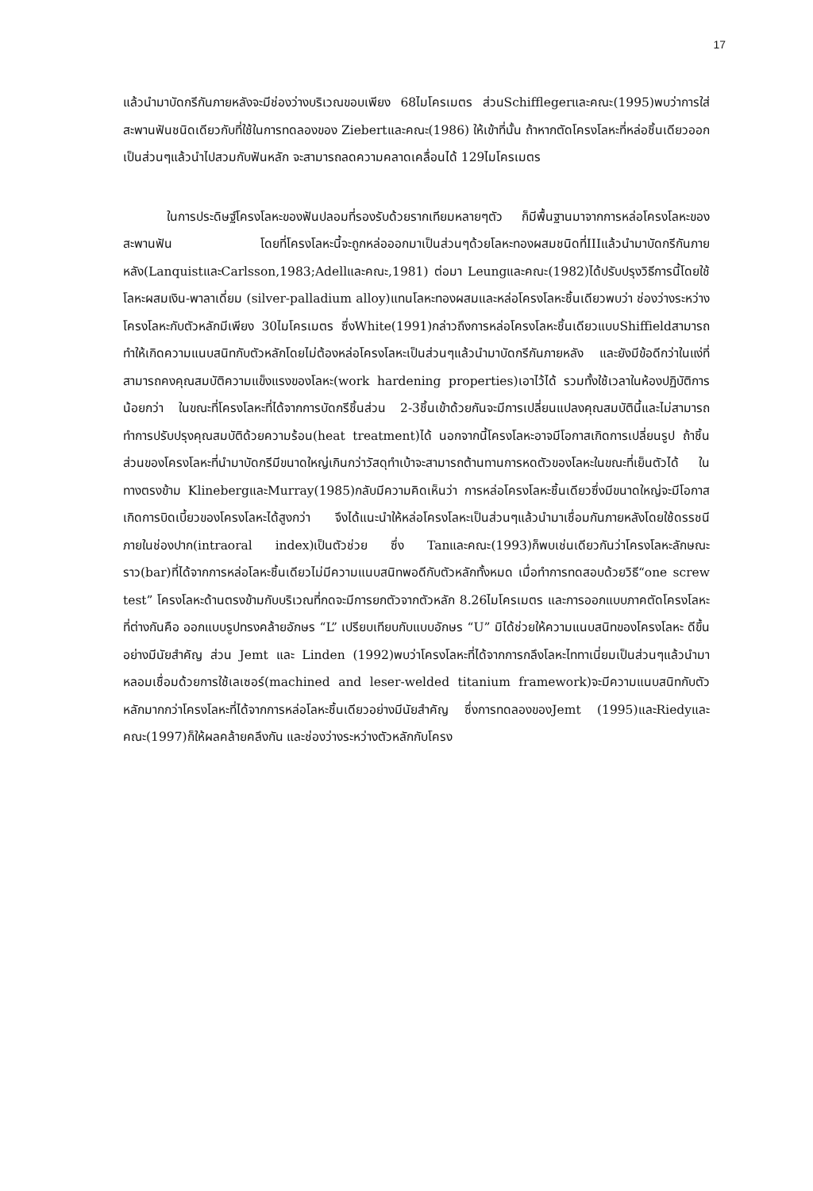17
แล้วนำมาบัดกรีกันภายหลังจะมีช่องว่างบริเวณขอบเพียง 68ไมโครเมตร ส่วนSchifflegerและคณะ(1995)พบว่าการใส่สะพานฟันชนิดเดียวกับที่ใช้ในการทดลองของ Ziebertและคณะ(1986) ให้เข้าที่นั้น ถ้าหากตัดโครงโลหะที่หล่อชิ้นเดียวออกเป็นส่วนๆแล้วนำไปสวมกับฟันหลัก จะสามารถลดความคลาดเคลื่อนได้ 129ไมโครเมตร
ในการประดิษฐ์โครงโลหะของฟันปลอมที่รองรับด้วยรากเทียมหลายๆตัว ก็มีพื้นฐานมาจากการหล่อโครงโลหะของสะพานฟัน โดยที่โครงโลหะนี้จะถูกหล่อออกมาเป็นส่วนๆด้วยโลหะทองผสมชนิดที่IIIแล้วนำมาบัดกรีกันภายหลัง(LanquistและCarlsson,1983;Adellและคณะ,1981) ต่อมา Leungและคณะ(1982)ได้ปรับปรุงวิธีการนี้โดยใช้โลหะผสมเงิน-พาลาเดี่ยม (silver-palladium alloy)แทนโลหะทองผสมและหล่อโครงโลหะชิ้นเดียวพบว่า ช่องว่างระหว่างโครงโลหะกับตัวหลักมีเพียง 30ไมโครเมตร ซึ่งWhite(1991)กล่าวถึงการหล่อโครงโลหะชิ้นเดียวแบบShiffieldสามารถทำให้เกิดความแนบสนิทกับตัวหลักโดยไม่ต้องหล่อโครงโลหะเป็นส่วนๆแล้วนำมาบัดกรีกันภายหลัง และยังมีข้อดีกว่าในแง่ที่สามารถคงคุณสมบัติความแข็งแรงของโลหะ(work hardening properties)เอาไว้ได้ รวมทั้งใช้เวลาในห้องปฏิบัติการน้อยกว่า ในขณะที่โครงโลหะที่ได้จากการบัดกรีชิ้นส่วน 2-3ชิ้นเข้าด้วยกันจะมีการเปลี่ยนแปลงคุณสมบัตินี้และไม่สามารถทำการปรับปรุงคุณสมบัติด้วยความร้อน(heat treatment)ได้ นอกจากนี้โครงโลหะอาจมีโอกาสเกิดการเปลี่ยนรูป ถ้าชิ้นส่วนของโครงโลหะที่นำมาบัดกรีมีขนาดใหญ่เกินกว่าวัสดุทำเบ้าจะสามารถต้านทานการหดตัวของโลหะในขณะที่เย็นตัวได้ ในทางตรงข้าม KlinebergและMurray(1985)กลับมีความคิดเห็นว่า การหล่อโครงโลหะชิ้นเดียวซึ่งมีขนาดใหญ่จะมีโอกาสเกิดการบิดเบี้ยวของโครงโลหะได้สูงกว่า จึงได้แนะนำให้หล่อโครงโลหะเป็นส่วนๆแล้วนำมาเชื่อมกันภายหลังโดยใช้ดรรชนีภายในช่องปาก(intraoral index)เป็นตัวช่วย ซึ่ง Tanและคณะ(1993)ก็พบเช่นเดียวกันว่าโครงโลหะลักษณะ ราว(bar)ที่ได้จากการหล่อโลหะชิ้นเดียวไม่มีความแนบสนิทพอดีกับตัวหลักทั้งหมด เมื่อทำการทดสอบด้วยวิธี“one screw test” โครงโลหะด้านตรงข้ามกับบริเวณที่กดจะมีการยกตัวจากตัวหลัก 8.26ไมโครเมตร และการออกแบบภาคตัดโครงโลหะที่ต่างกันคือ ออกแบบรูปทรงคล้ายอักษร “L” เปรียบเทียบกับแบบอักษร “U” มิได้ช่วยให้ความแนบสนิทของโครงโลหะ ดีขึ้นอย่างมีนัยสำคัญ ส่วน Jemt และ Linden (1992)พบว่าโครงโลหะที่ได้จากการกลึงโลหะไททาเนี่ยมเป็นส่วนๆแล้วนำมาหลอมเชื่อมด้วยการใช้เลเซอร์(machined and leser-welded titanium framework)จะมีความแนบสนิทกับตัวหลักมากกว่าโครงโลหะที่ได้จากการหล่อโลหะชิ้นเดียวอย่างมีนัยสำคัญ ซึ่งการทดลองของJemt (1995)และRiedyและคณะ(1997)ก็ให้ผลคล้ายคลึงกัน และช่องว่างระหว่างตัวหลักกับโครง